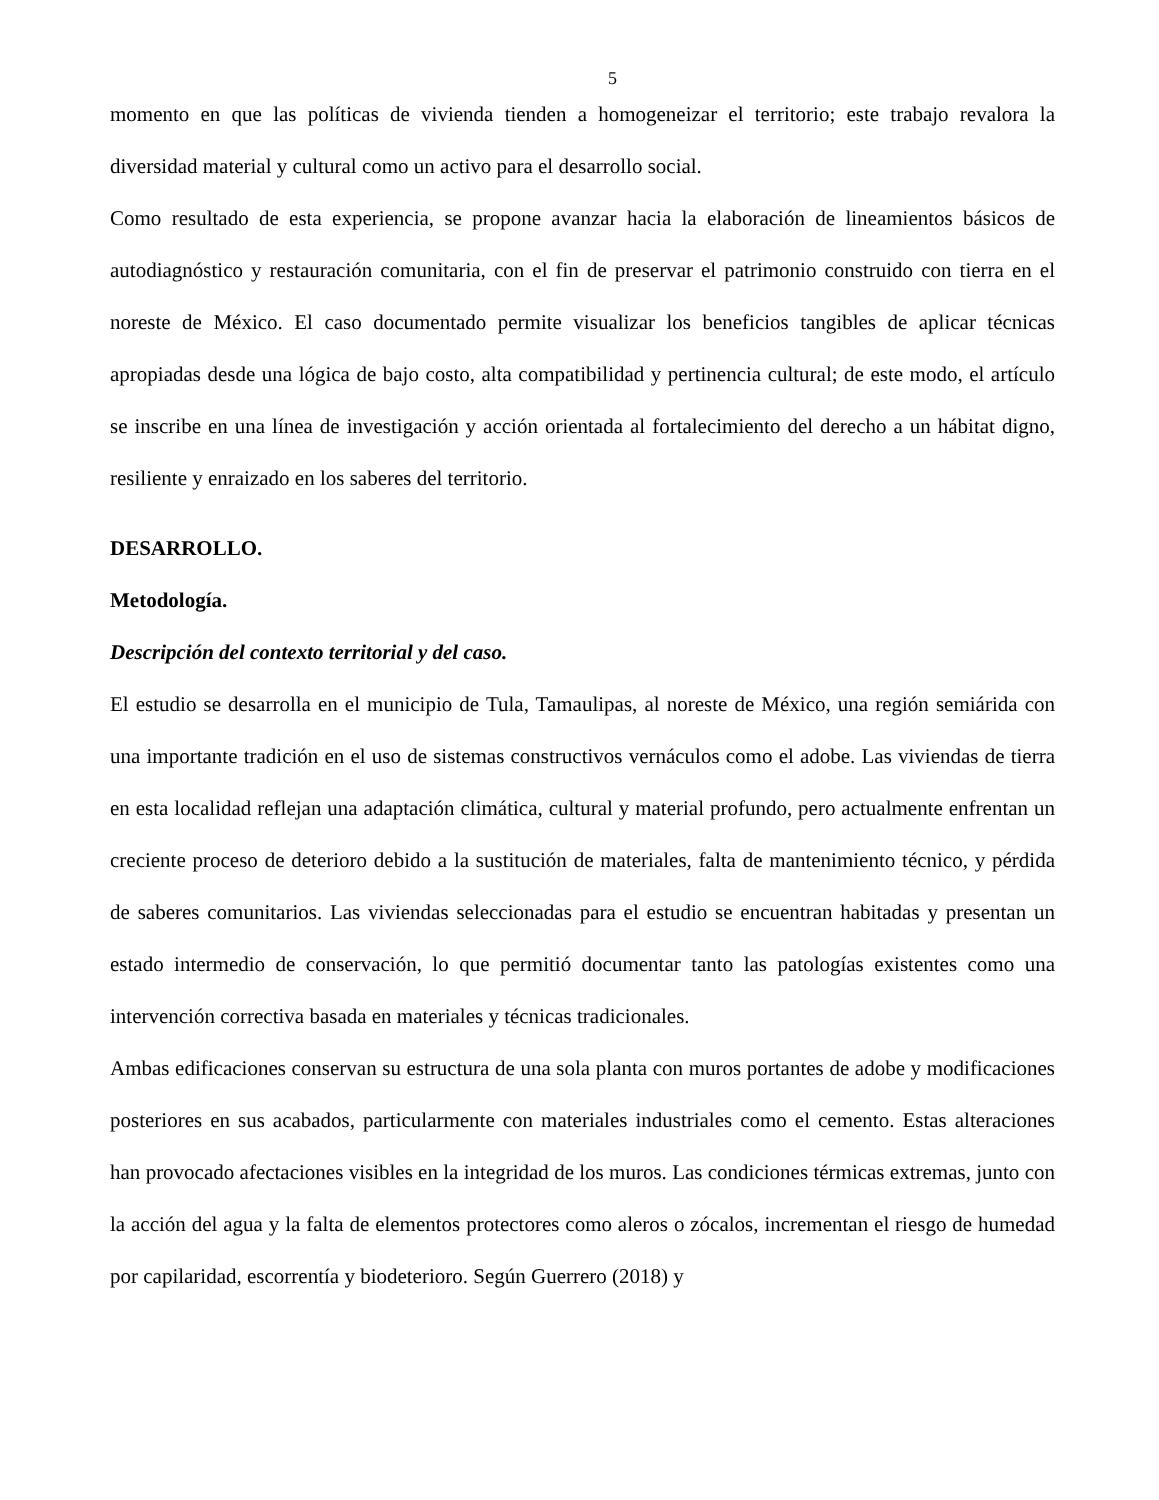5
momento en que las políticas de vivienda tienden a homogeneizar el territorio; este trabajo revalora la diversidad material y cultural como un activo para el desarrollo social.
Como resultado de esta experiencia, se propone avanzar hacia la elaboración de lineamientos básicos de autodiagnóstico y restauración comunitaria, con el fin de preservar el patrimonio construido con tierra en el noreste de México. El caso documentado permite visualizar los beneficios tangibles de aplicar técnicas apropiadas desde una lógica de bajo costo, alta compatibilidad y pertinencia cultural; de este modo, el artículo se inscribe en una línea de investigación y acción orientada al fortalecimiento del derecho a un hábitat digno, resiliente y enraizado en los saberes del territorio.
DESARROLLO.
Metodología.
Descripción del contexto territorial y del caso.
El estudio se desarrolla en el municipio de Tula, Tamaulipas, al noreste de México, una región semiárida con una importante tradición en el uso de sistemas constructivos vernáculos como el adobe. Las viviendas de tierra en esta localidad reflejan una adaptación climática, cultural y material profundo, pero actualmente enfrentan un creciente proceso de deterioro debido a la sustitución de materiales, falta de mantenimiento técnico, y pérdida de saberes comunitarios. Las viviendas seleccionadas para el estudio se encuentran habitadas y presentan un estado intermedio de conservación, lo que permitió documentar tanto las patologías existentes como una intervención correctiva basada en materiales y técnicas tradicionales.
Ambas edificaciones conservan su estructura de una sola planta con muros portantes de adobe y modificaciones posteriores en sus acabados, particularmente con materiales industriales como el cemento. Estas alteraciones han provocado afectaciones visibles en la integridad de los muros. Las condiciones térmicas extremas, junto con la acción del agua y la falta de elementos protectores como aleros o zócalos, incrementan el riesgo de humedad por capilaridad, escorrentía y biodeterioro. Según Guerrero (2018) y